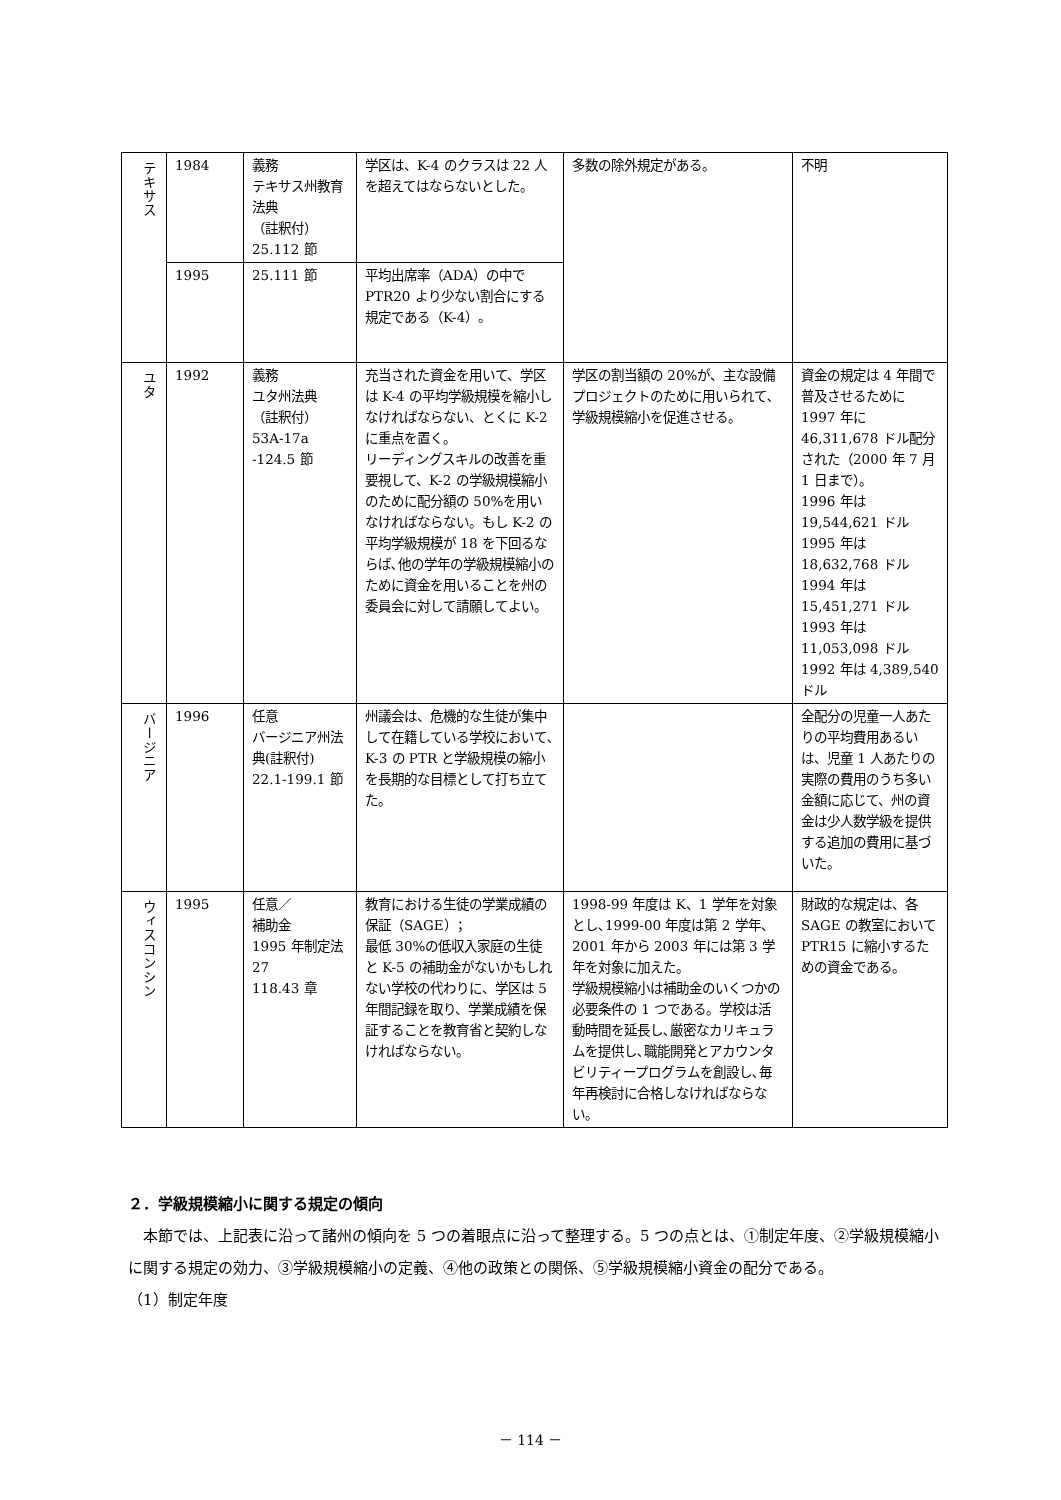| テキサス | 1984 | 義務 テキサス州教育法典 （註釈付） 25.112 節 | 学区は、K-4 のクラスは 22 人を超えてはならないとした。 | 多数の除外規定がある。 | 不明 |
| | 1995 | 25.111 節 | 平均出席率（ADA）の中で PTR20 より少ない割合にする規定である（K-4）。 | | |
| ユタ | 1992 | 義務 ユタ州法典 （註釈付） 53A-17a -124.5 節 | 充当された資金を用いて、学区は K-4 の平均学級規模を縮小しなければならない、とくに K-2 に重点を置く。 リーディングスキルの改善を重要視して、K-2 の学級規模縮小のために配分額の 50%を用いなければならない。もし K-2 の平均学級規模が 18 を下回るならば､他の学年の学級規模縮小のために資金を用いることを州の委員会に対して請願してよい。 | 学区の割当額の 20%が、主な設備プロジェクトのために用いられて､学級規模縮小を促進させる。 | 資金の規定は 4 年間で普及させるために 1997 年に 46,311,678 ドル配分された（2000 年 7 月 1 日まで）。 1996 年は 19,544,621 ドル 1995 年は 18,632,768 ドル 1994 年は 15,451,271 ドル 1993 年は 11,053,098 ドル 1992 年は 4,389,540 ドル |
| バージニア | 1996 | 任意 バージニア州法典(註釈付) 22.1-199.1 節 | 州議会は、危機的な生徒が集中して在籍している学校において､K-3 の PTR と学級規模の縮小を長期的な目標として打ち立てた。 | | 全配分の児童一人あたりの平均費用あるいは、児童 1 人あたりの実際の費用のうち多い金額に応じて、州の資金は少人数学級を提供する追加の費用に基づいた。 |
| ウィスコンシン | 1995 | 任意／ 補助金 1995 年制定法 27 118.43 章 | 教育における生徒の学業成績の保証（SAGE）； 最低 30%の低収入家庭の生徒と K-5 の補助金がないかもしれない学校の代わりに、学区は 5 年間記録を取り、学業成績を保証することを教育省と契約しなければならない。 | 1998-99 年度は K、1 学年を対象とし､1999-00 年度は第 2 学年、2001 年から 2003 年には第 3 学年を対象に加えた。 学級規模縮小は補助金のいくつかの必要条件の 1 つである。学校は活動時間を延長し､厳密なカリキュラムを提供し､職能開発とアカウンタビリティープログラムを創設し､毎年再検討に合格しなければならない。 | 財政的な規定は、各 SAGE の教室において PTR15 に縮小するための資金である。 |
２．学級規模縮小に関する規定の傾向
　本節では、上記表に沿って諸州の傾向を 5 つの着眼点に沿って整理する。5 つの点とは、①制定年度、②学級規模縮小に関する規定の効力、③学級規模縮小の定義、④他の政策との関係、⑤学級規模縮小資金の配分である。
（1）制定年度
－ 114 －